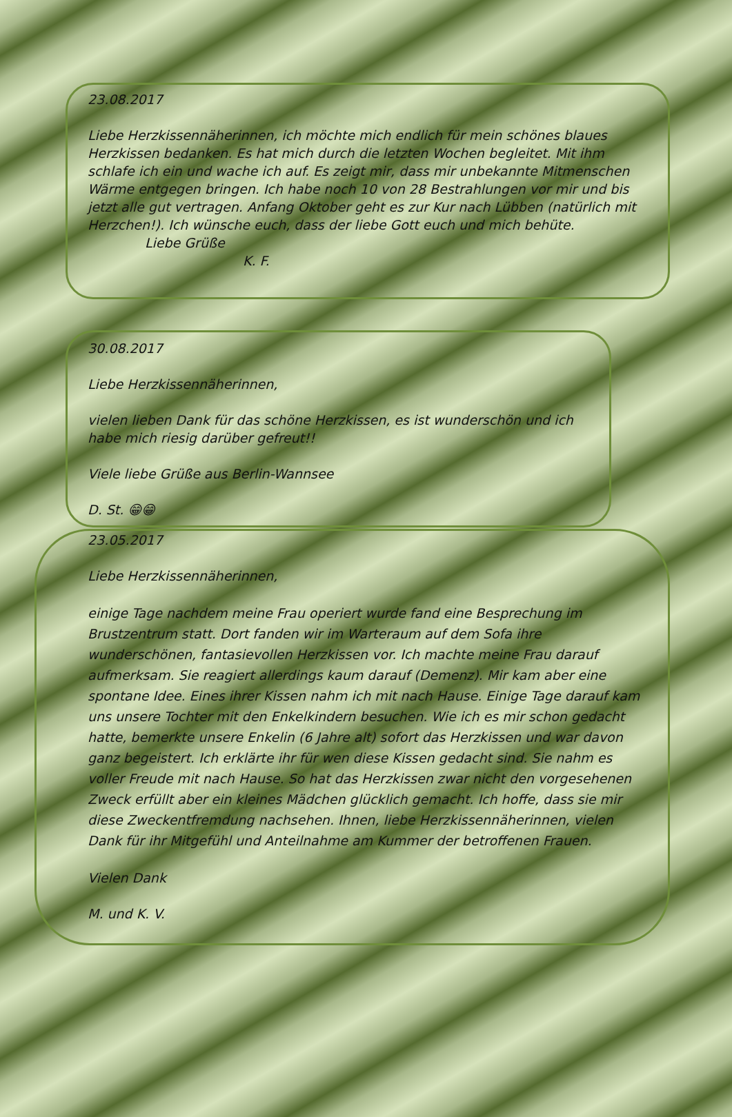23.08.2017
Liebe Herzkissennäherinnen, ich möchte mich endlich für mein schönes blaues Herzkissen bedanken. Es hat mich durch die letzten Wochen begleitet. Mit ihm schlafe ich ein und wache ich auf. Es zeigt mir, dass mir unbekannte Mitmenschen Wärme entgegen bringen. Ich habe noch 10 von 28 Bestrahlungen vor mir und bis jetzt alle gut vertragen. Anfang Oktober geht es zur Kur nach Lübben (natürlich mit Herzchen!). Ich wünsche euch, dass der liebe Gott euch und mich behüte.
Liebe Grüße
K. F.
30.08.2017
Liebe Herzkissennäherinnen,
vielen lieben Dank für das schöne Herzkissen, es ist wunderschön und ich habe mich riesig darüber gefreut!!
Viele liebe Grüße aus Berlin-Wannsee
D. St. 😁😁
23.05.2017
Liebe Herzkissennäherinnen,
einige Tage nachdem meine Frau operiert wurde fand eine Besprechung im Brustzentrum statt. Dort fanden wir im Warteraum auf dem Sofa ihre wunderschönen, fantasievollen Herzkissen vor. Ich machte meine Frau darauf aufmerksam. Sie reagiert allerdings kaum darauf (Demenz). Mir kam aber eine spontane Idee. Eines ihrer Kissen nahm ich mit nach Hause. Einige Tage darauf kam uns unsere Tochter mit den Enkelkindern besuchen. Wie ich es mir schon gedacht hatte, bemerkte unsere Enkelin (6 Jahre alt) sofort das Herzkissen und war davon ganz begeistert. Ich erklärte ihr für wen diese Kissen gedacht sind. Sie nahm es voller Freude mit nach Hause. So hat das Herzkissen zwar nicht den vorgesehenen Zweck erfüllt aber ein kleines Mädchen glücklich gemacht. Ich hoffe, dass sie mir diese Zweckentfremdung nachsehen. Ihnen, liebe Herzkissennäherinnen, vielen Dank für ihr Mitgefühl und Anteilnahme am Kummer der betroffenen Frauen.
Vielen Dank
M. und K. V.